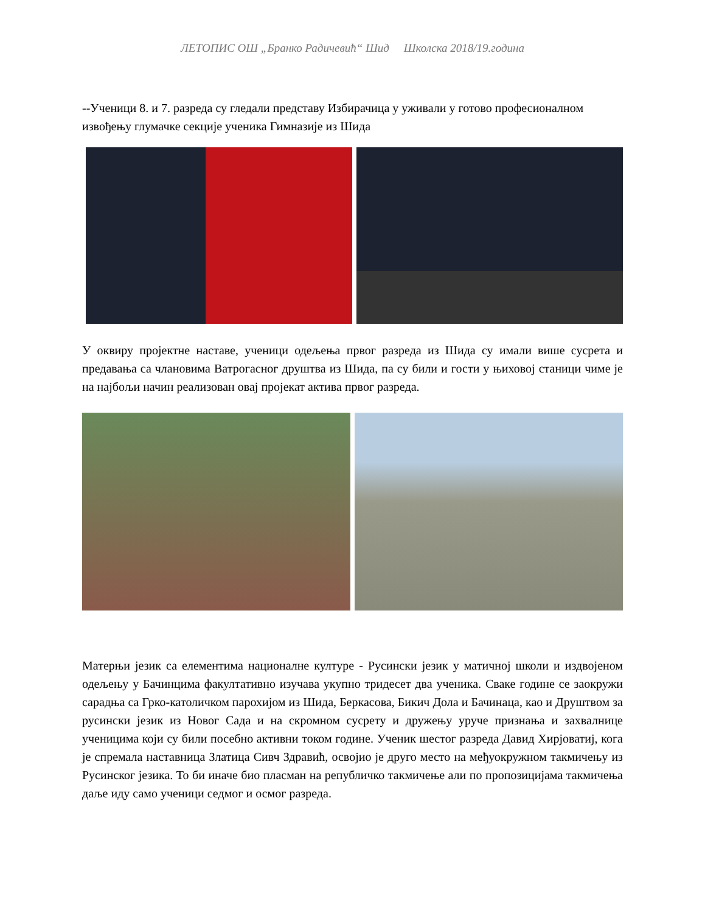ЛЕТОПИС ОШ „Бранко Радичевић“ Шид Школска 2018/19.година
--Ученици 8. и 7. разреда су гледали представу Избирачица у уживали у готово професионалном извођењу глумачке секције ученика Гимназије из Шида
У оквиру пројектне наставе, ученици одељења првог разреда из Шида су имали више сусрета и предавања са члановима Ватрогасног друштва из Шида, па су били и гости у њиховој станици чиме је на најбољи начин реализован овај пројекат актива првог разреда.
Матерњи језик са елементима националне културе - Русински језик у матичној школи и издвојеном одељењу у Бачинцима факултативно изучава укупно тридесет два ученика. Сваке године се заокружи сарадња са Грко-католичком парохијом из Шида, Беркасова, Бикич Дола и Бачинаца, као и Друштвом за русински језик из Новог Сада и на скромном сусрету и дружењу уруче признања и захвалнице ученицима који су били посебно активни током године. Ученик шестог разреда Давид Хирјоватиј, кога је спремала наставница Златица Сивч Здравић, освојио је друго место на међуокружном такмичењу из Русинског језика. То би иначе био пласман на републичко такмичење али по пропозицијама такмичења даље иду само ученици седмог и осмог разреда.